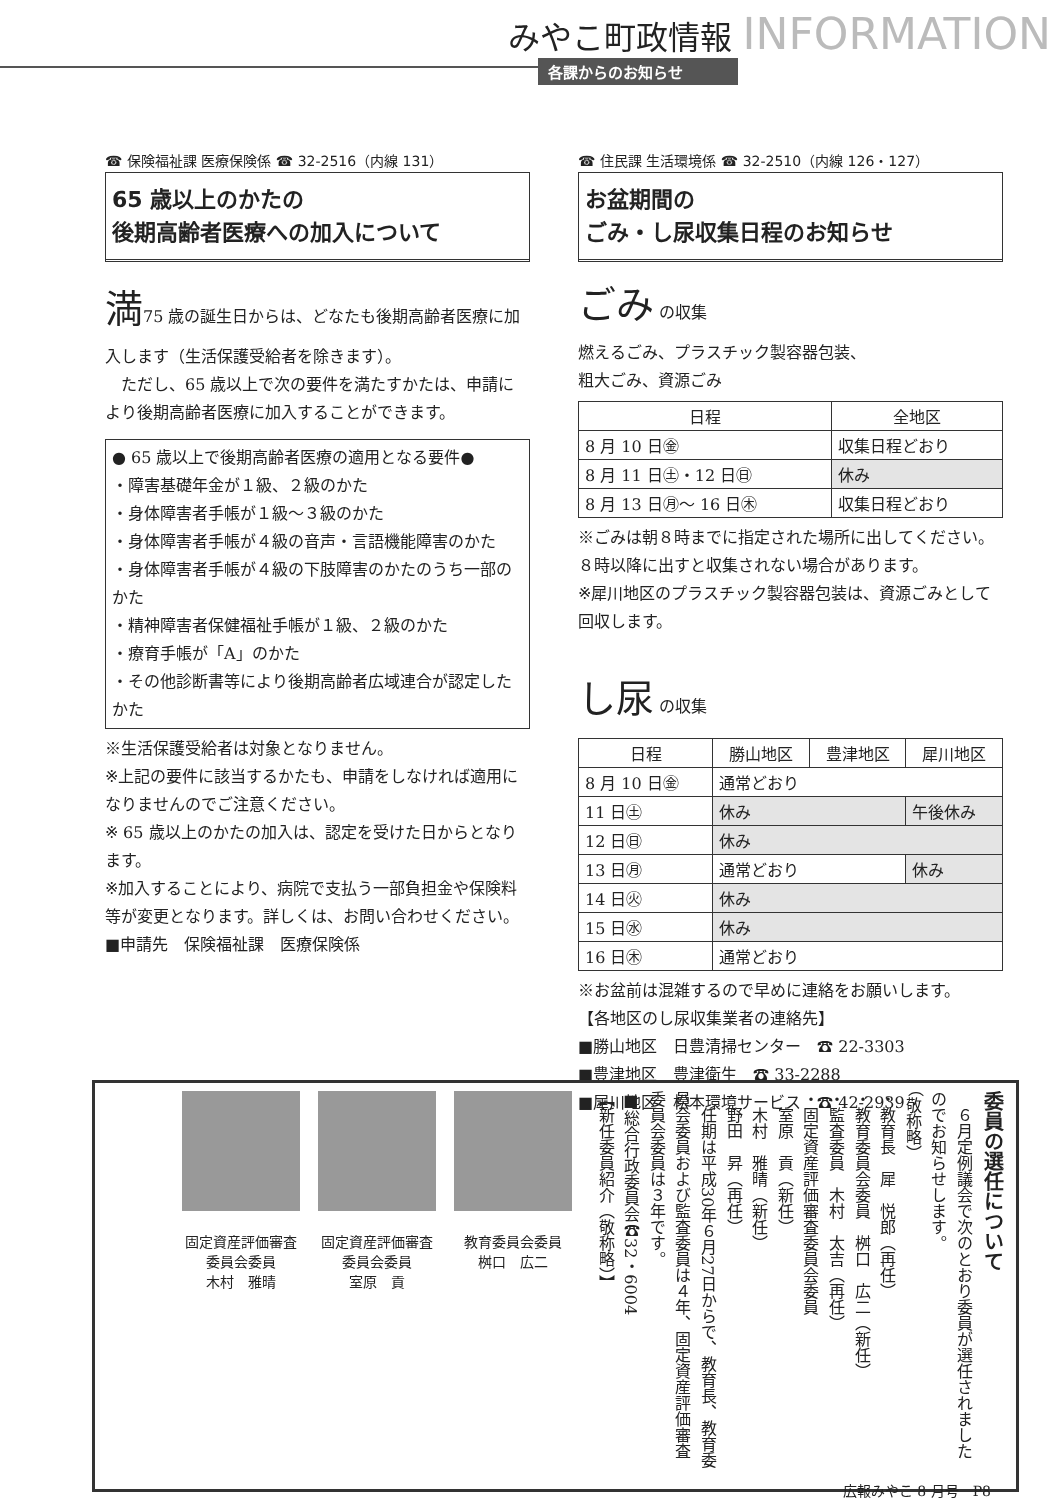みやこ町政情報 INFORMATION
各課からのお知らせ
☎ 保険福祉課 医療保険係 ☎ 32-2516（内線 131）
65 歳以上のかたの
後期高齢者医療への加入について
満75 歳の誕生日からは、どなたも後期高齢者医療に加入します（生活保護受給者を除きます）。
　ただし、65 歳以上で次の要件を満たすかたは、申請により後期高齢者医療に加入することができます。
● 65 歳以上で後期高齢者医療の適用となる要件●
・障害基礎年金が１級、２級のかた
・身体障害者手帳が１級～３級のかた
・身体障害者手帳が４級の音声・言語機能障害のかた
・身体障害者手帳が４級の下肢障害のかたのうち一部のかた
・精神障害者保健福祉手帳が１級、２級のかた
・療育手帳が「A」のかた
・その他診断書等により後期高齢者広域連合が認定したかた
※生活保護受給者は対象となりません。
※上記の要件に該当するかたも、申請をしなければ適用になりませんのでご注意ください。
※ 65 歳以上のかたの加入は、認定を受けた日からとなります。
※加入することにより、病院で支払う一部負担金や保険料等が変更となります。詳しくは、お問い合わせください。
■申請先　保険福祉課　医療保険係
☎ 住民課 生活環境係 ☎ 32-2510（内線 126・127）
お盆期間の
ごみ・し尿収集日程のお知らせ
ごみ の収集
燃えるごみ、プラスチック製容器包装、
粗大ごみ、資源ごみ
| 日程 | 全地区 |
| --- | --- |
| 8 月 10 日㊎ | 収集日程どおり |
| 8 月 11 日㊏・12 日㊐ | 休み |
| 8 月 13 日㊊～ 16 日㊍ | 収集日程どおり |
※ごみは朝８時までに指定された場所に出してください。８時以降に出すと収集されない場合があります。
※犀川地区のプラスチック製容器包装は、資源ごみとして回収します。
し尿 の収集
| 日程 | 勝山地区 | 豊津地区 | 犀川地区 |
| --- | --- | --- | --- |
| 8 月 10 日㊎ | 通常どおり | | |
| 11 日㊏ | 休み | | 午後休み |
| 12 日㊐ | 休み | | |
| 13 日㊊ | 通常どおり | | 休み |
| 14 日㊋ | 休み | | |
| 15 日㊌ | 休み | | |
| 16 日㊍ | 通常どおり | | |
※お盆前は混雑するので早めに連絡をお願いします。
【各地区のし尿収集業者の連絡先】
■勝山地区　日豊清掃センター　☎ 22-3303
■豊津地区　豊津衛生　☎ 33-2288
■犀川地区　松本環境サービス　☎ 42-2939
委員の選任について
　６月定例議会で次のとおり委員が選任されましたのでお知らせします。
（敬称略）
・教育長　犀　悦郎（再任）
・教育委員会委員　桝口　広二（新任）
・監査委員　木村　太吉（再任）
・固定資産評価審査委員会委員
　室原　貢（新任）
　木村　雅晴（新任）
　野田　昇（再任）
　任期は平成30年６月27日からで、教育長、教育委員会委員および監査委員は４年、固定資産評価審査委員会委員は３年です。
■総合行政委員会☎32・6004
【新任委員紹介（敬称略）】
固定資産評価審査委員会委員
木村　雅晴
固定資産評価審査委員会委員
室原　貢
教育委員会委員
桝口　広二
広報みやこ 8 月号　P8